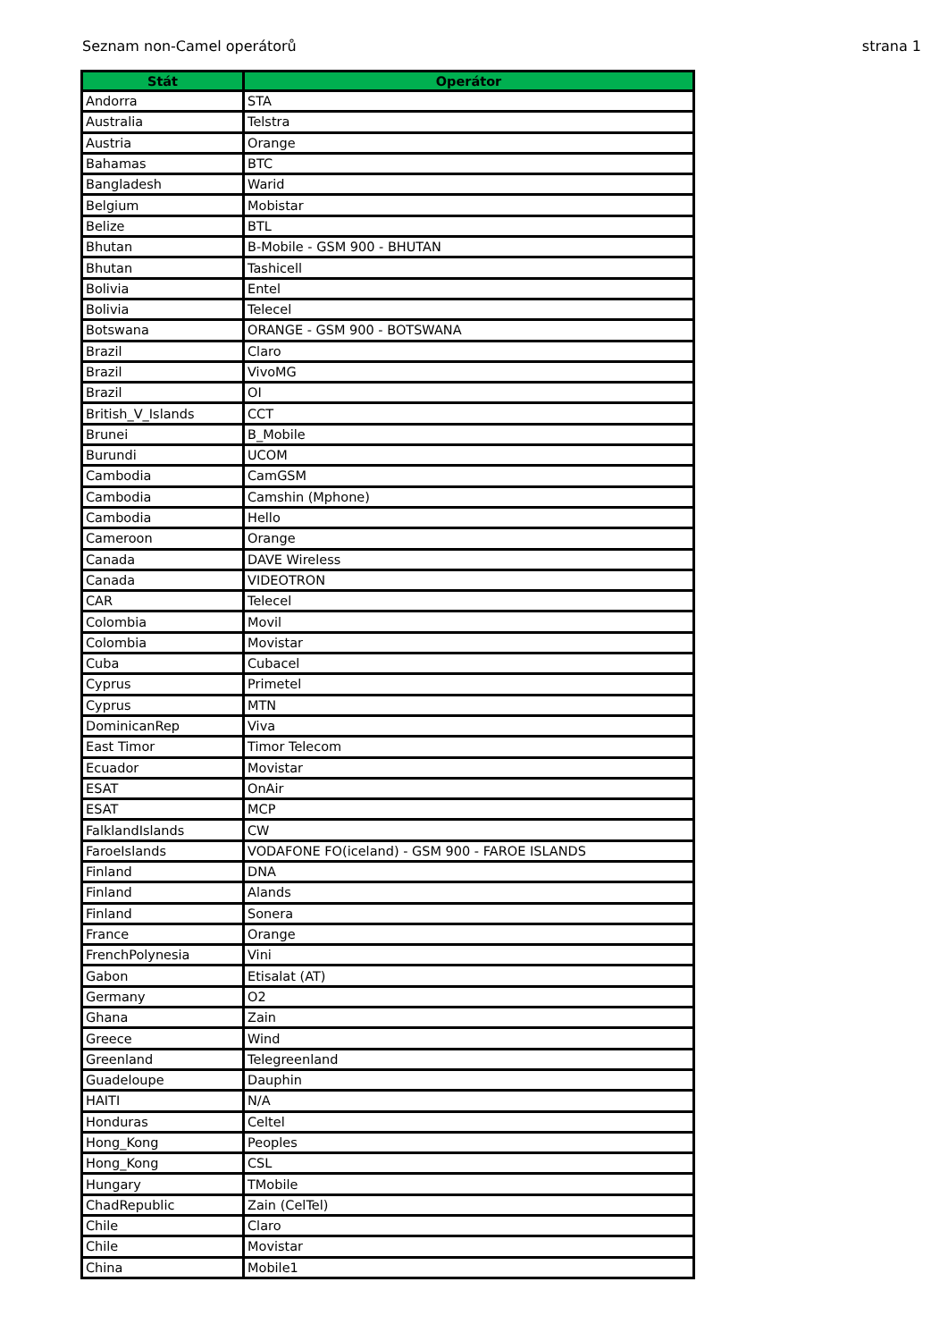Seznam non-Camel operátorů strana 1
| Stát | Operátor |
| --- | --- |
| Andorra | STA |
| Australia | Telstra |
| Austria | Orange |
| Bahamas | BTC |
| Bangladesh | Warid |
| Belgium | Mobistar |
| Belize | BTL |
| Bhutan | B-Mobile - GSM 900 - BHUTAN |
| Bhutan | Tashicell |
| Bolivia | Entel |
| Bolivia | Telecel |
| Botswana | ORANGE - GSM 900 - BOTSWANA |
| Brazil | Claro |
| Brazil | VivoMG |
| Brazil | OI |
| British_V_Islands | CCT |
| Brunei | B_Mobile |
| Burundi | UCOM |
| Cambodia | CamGSM |
| Cambodia | Camshin (Mphone) |
| Cambodia | Hello |
| Cameroon | Orange |
| Canada | DAVE Wireless |
| Canada | VIDEOTRON |
| CAR | Telecel |
| Colombia | Movil |
| Colombia | Movistar |
| Cuba | Cubacel |
| Cyprus | Primetel |
| Cyprus | MTN |
| DominicanRep | Viva |
| East Timor | Timor Telecom |
| Ecuador | Movistar |
| ESAT | OnAir |
| ESAT | MCP |
| FalklandIslands | CW |
| FaroeIslands | VODAFONE FO(iceland) - GSM 900 - FAROE ISLANDS |
| Finland | DNA |
| Finland | Alands |
| Finland | Sonera |
| France | Orange |
| FrenchPolynesia | Vini |
| Gabon | Etisalat (AT) |
| Germany | O2 |
| Ghana | Zain |
| Greece | Wind |
| Greenland | Telegreenland |
| Guadeloupe | Dauphin |
| HAITI | N/A |
| Honduras | Celtel |
| Hong_Kong | Peoples |
| Hong_Kong | CSL |
| Hungary | TMobile |
| ChadRepublic | Zain (CelTel) |
| Chile | Claro |
| Chile | Movistar |
| China | Mobile1 |